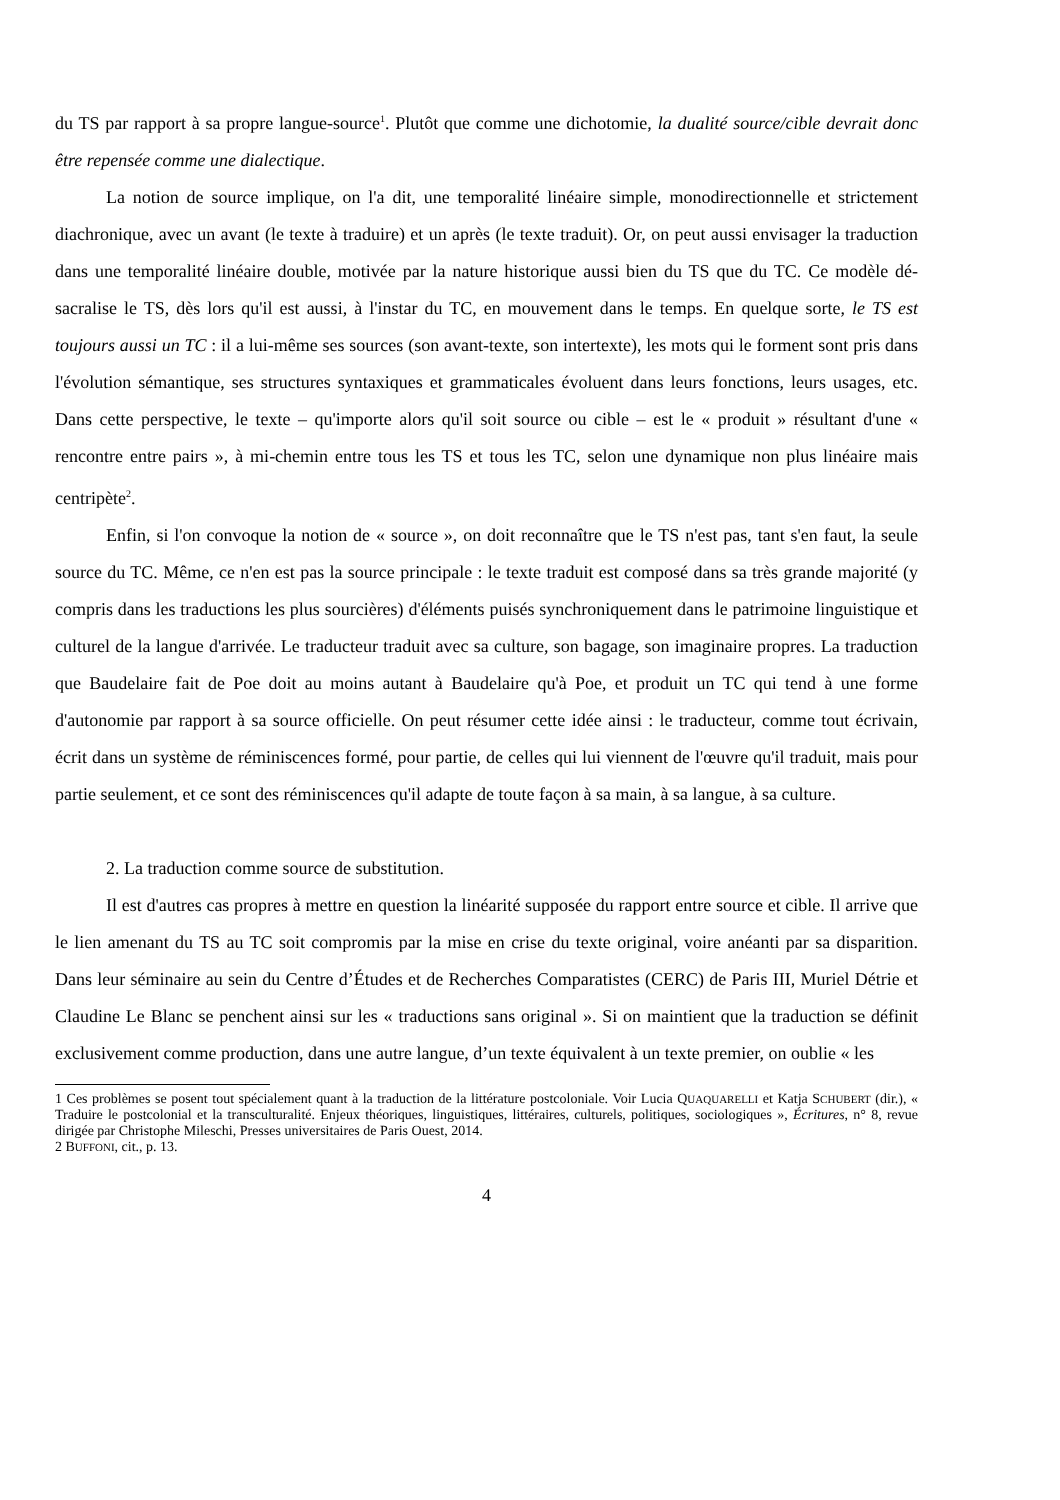du TS par rapport à sa propre langue-source<sup>1</sup>. Plutôt que comme une dichotomie, la dualité source/cible devrait donc être repensée comme une dialectique.
La notion de source implique, on l'a dit, une temporalité linéaire simple, monodirectionnelle et strictement diachronique, avec un avant (le texte à traduire) et un après (le texte traduit). Or, on peut aussi envisager la traduction dans une temporalité linéaire double, motivée par la nature historique aussi bien du TS que du TC. Ce modèle dé-sacralise le TS, dès lors qu'il est aussi, à l'instar du TC, en mouvement dans le temps. En quelque sorte, le TS est toujours aussi un TC : il a lui-même ses sources (son avant-texte, son intertexte), les mots qui le forment sont pris dans l'évolution sémantique, ses structures syntaxiques et grammaticales évoluent dans leurs fonctions, leurs usages, etc. Dans cette perspective, le texte – qu'importe alors qu'il soit source ou cible – est le « produit » résultant d'une « rencontre entre pairs », à mi-chemin entre tous les TS et tous les TC, selon une dynamique non plus linéaire mais centripète<sup>2</sup>.
Enfin, si l'on convoque la notion de « source », on doit reconnaître que le TS n'est pas, tant s'en faut, la seule source du TC. Même, ce n'en est pas la source principale : le texte traduit est composé dans sa très grande majorité (y compris dans les traductions les plus sourcières) d'éléments puisés synchroniquement dans le patrimoine linguistique et culturel de la langue d'arrivée. Le traducteur traduit avec sa culture, son bagage, son imaginaire propres. La traduction que Baudelaire fait de Poe doit au moins autant à Baudelaire qu'à Poe, et produit un TC qui tend à une forme d'autonomie par rapport à sa source officielle. On peut résumer cette idée ainsi : le traducteur, comme tout écrivain, écrit dans un système de réminiscences formé, pour partie, de celles qui lui viennent de l'œuvre qu'il traduit, mais pour partie seulement, et ce sont des réminiscences qu'il adapte de toute façon à sa main, à sa langue, à sa culture.
2. La traduction comme source de substitution.
Il est d'autres cas propres à mettre en question la linéarité supposée du rapport entre source et cible. Il arrive que le lien amenant du TS au TC soit compromis par la mise en crise du texte original, voire anéanti par sa disparition. Dans leur séminaire au sein du Centre d’Études et de Recherches Comparatistes (CERC) de Paris III, Muriel Détrie et Claudine Le Blanc se penchent ainsi sur les « traductions sans original ». Si on maintient que la traduction se définit exclusivement comme production, dans une autre langue, d’un texte équivalent à un texte premier, on oublie « les
1 Ces problèmes se posent tout spécialement quant à la traduction de la littérature postcoloniale. Voir Lucia QUAQUARELLI et Katja SCHUBERT (dir.), « Traduire le postcolonial et la transculturalité. Enjeux théoriques, linguistiques, littéraires, culturels, politiques, sociologiques », Écritures, n° 8, revue dirigée par Christophe Mileschi, Presses universitaires de Paris Ouest, 2014.
2 BUFFONI, cit., p. 13.
4